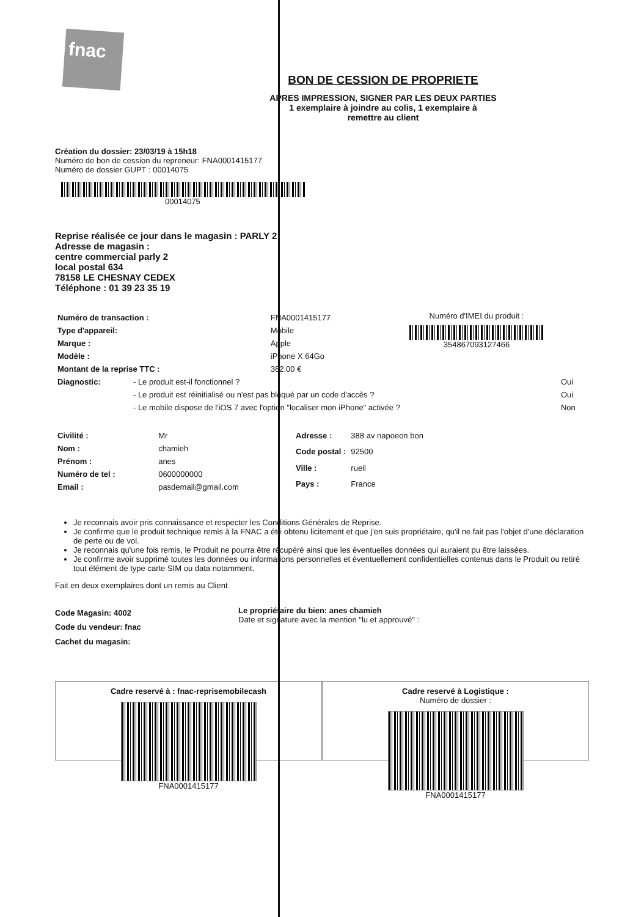fnac
BON DE CESSION DE PROPRIETE
APRES IMPRESSION, SIGNER PAR LES DEUX PARTIES
1 exemplaire à joindre au colis, 1 exemplaire à
remettre au client
Création du dossier: 23/03/19 à 15h18
Numéro de bon de cession du repreneur: FNA0001415177
Numéro de dossier GUPT : 00014075
00014075
Reprise réalisée ce jour dans le magasin : PARLY 2
Adresse de magasin :
centre commercial parly 2
local postal 634
78158 LE CHESNAY CEDEX
Téléphone : 01 39 23 35 19
| Numéro de transaction : | FNA0001415177 |
| Type d'appareil: | Mobile |
| Marque : | Apple |
| Modèle : | iPhone X 64Go |
| Montant de la reprise TTC : | 382.00 € |
Numéro d'IMEI du produit :
354867093127466
| Diagnostic: | - Le produit est-il fonctionnel ? | Oui |
| | - Le produit est réinitialisé ou n'est pas bloqué par un code d'accès ? | Oui |
| | - Le mobile dispose de l'iOS 7 avec l'option "localiser mon iPhone" activée ? | Non |
| Civilité : | Mr |
| Nom : | chamieh |
| Prénom : | anes |
| Numéro de tel : | 0600000000 |
| Email : | pasdemail@gmail.com |
| Adresse : | 388 av napoeon bon |
| Code postal : | 92500 |
| Ville : | rueil |
| Pays : | France |
Je reconnais avoir pris connaissance et respecter les Conditions Générales de Reprise.
Je confirme que le produit technique remis à la FNAC a été obtenu licitement et que j'en suis propriétaire, qu'il ne fait pas l'objet d'une déclaration de perte ou de vol.
Je reconnais qu'une fois remis, le Produit ne pourra être récupéré ainsi que les éventuelles données qui auraient pu être laissées.
Je confirme avoir supprimé toutes les données ou informations personnelles et éventuellement confidentielles contenus dans le Produit ou retiré tout élément de type carte SIM ou data notamment.
Fait en deux exemplaires dont un remis au Client
Code Magasin: 4002
Code du vendeur: fnac
Cachet du magasin:
Le propriétaire du bien: anes chamieh
Date et signature avec la mention "lu et approuvé" :
Cadre reservé à : fnac-reprisemobilecash
FNA0001415177
Cadre reservé à Logistique :
Numéro de dossier :
FNA0001415177